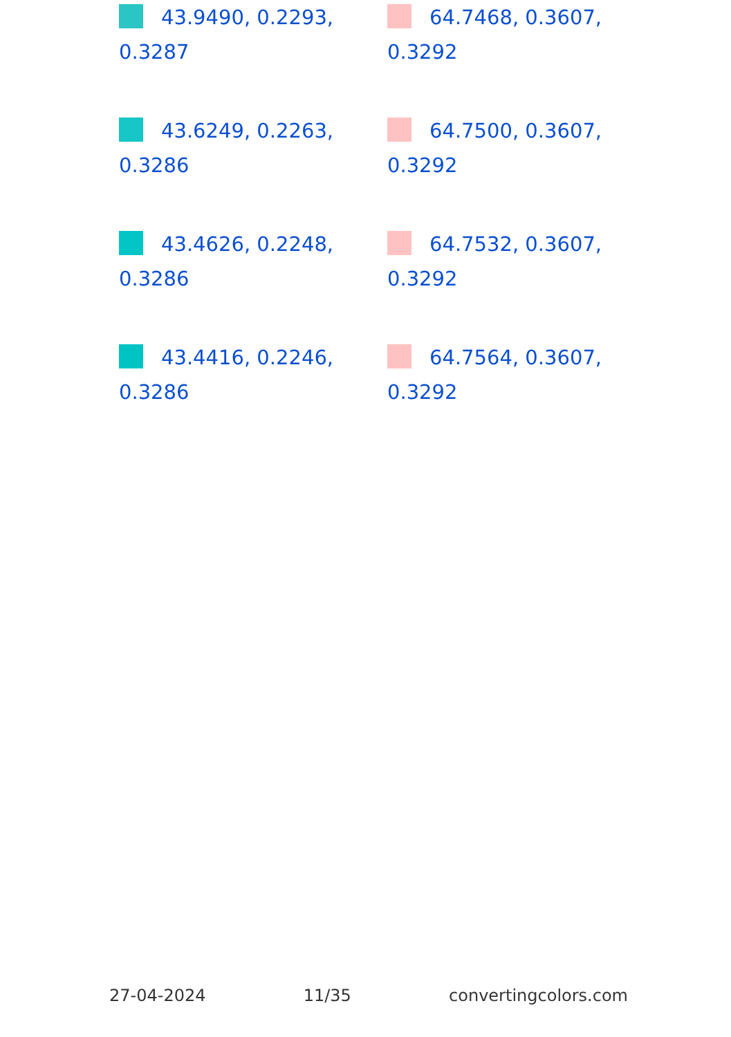43.9490, 0.2293, 0.3287
64.7468, 0.3607, 0.3292
43.6249, 0.2263, 0.3286
64.7500, 0.3607, 0.3292
43.4626, 0.2248, 0.3286
64.7532, 0.3607, 0.3292
43.4416, 0.2246, 0.3286
64.7564, 0.3607, 0.3292
27-04-2024 11/35 convertingcolors.com